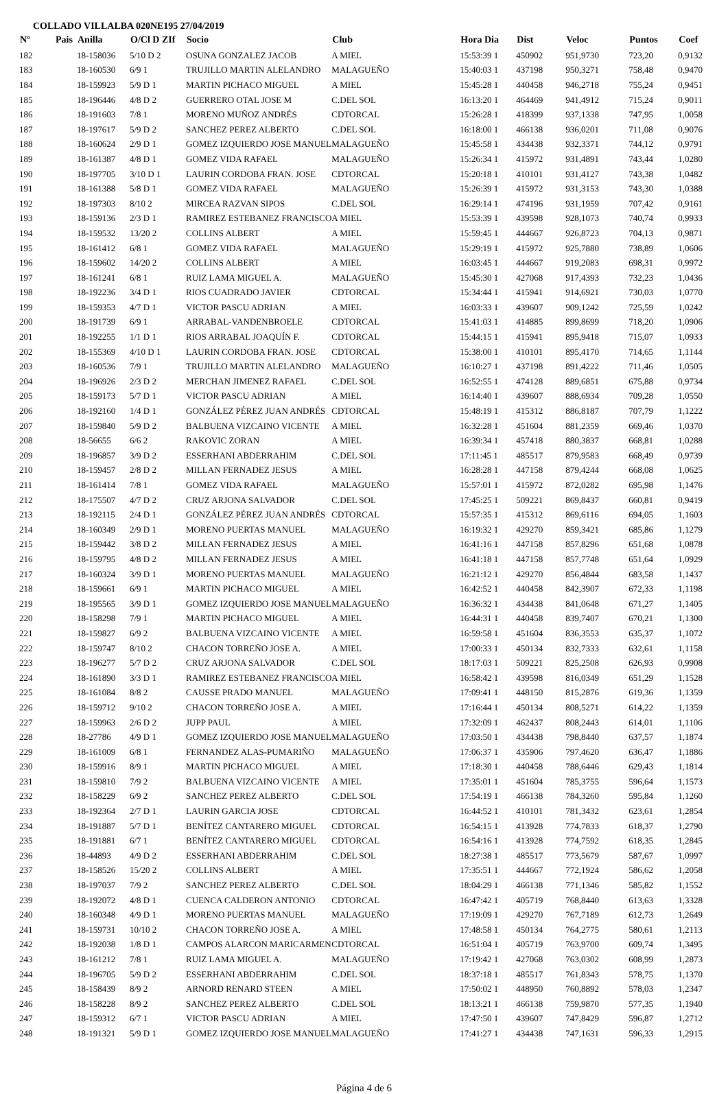COLLADO VILLALBA 020NE195 27/04/2019
| Nº | Pais | Anilla | O/Cl D ZIf | Socio | Club | Hora Dia | Dist | Veloc | Puntos | Coef |
| --- | --- | --- | --- | --- | --- | --- | --- | --- | --- | --- |
| 182 | | 18-158036 | 5/10 D 2 | OSUNA GONZALEZ JACOB | A MIEL | 15:53:39 1 | 450902 | 951,9730 | 723,20 | 0,9132 |
| 183 | | 18-160530 | 6/9 1 | TRUJILLO MARTIN ALELANDRO | MALAGUEÑO | 15:40:03 1 | 437198 | 950,3271 | 758,48 | 0,9470 |
| 184 | | 18-159923 | 5/9 D 1 | MARTIN PICHACO MIGUEL | A MIEL | 15:45:28 1 | 440458 | 946,2718 | 755,24 | 0,9451 |
| 185 | | 18-196446 | 4/8 D 2 | GUERRERO OTAL JOSE M | C.DEL SOL | 16:13:20 1 | 464469 | 941,4912 | 715,24 | 0,9011 |
| 186 | | 18-191603 | 7/8 1 | MORENO MUÑOZ ANDRÉS | CDTORCAL | 15:26:28 1 | 418399 | 937,1338 | 747,95 | 1,0058 |
| 187 | | 18-197617 | 5/9 D 2 | SANCHEZ PEREZ ALBERTO | C.DEL SOL | 16:18:00 1 | 466138 | 936,0201 | 711,08 | 0,9076 |
| 188 | | 18-160624 | 2/9 D 1 | GOMEZ IZQUIERDO JOSE MANUEL | MALAGUEÑO | 15:45:58 1 | 434438 | 932,3371 | 744,12 | 0,9791 |
| 189 | | 18-161387 | 4/8 D 1 | GOMEZ VIDA RAFAEL | MALAGUEÑO | 15:26:34 1 | 415972 | 931,4891 | 743,44 | 1,0280 |
| 190 | | 18-197705 | 3/10 D 1 | LAURIN CORDOBA FRAN. JOSE | CDTORCAL | 15:20:18 1 | 410101 | 931,4127 | 743,38 | 1,0482 |
| 191 | | 18-161388 | 5/8 D 1 | GOMEZ VIDA RAFAEL | MALAGUEÑO | 15:26:39 1 | 415972 | 931,3153 | 743,30 | 1,0388 |
| 192 | | 18-197303 | 8/10 2 | MIRCEA RAZVAN SIPOS | C.DEL SOL | 16:29:14 1 | 474196 | 931,1959 | 707,42 | 0,9161 |
| 193 | | 18-159136 | 2/3 D 1 | RAMIREZ ESTEBANEZ FRANCISCO | A MIEL | 15:53:39 1 | 439598 | 928,1073 | 740,74 | 0,9933 |
| 194 | | 18-159532 | 13/20 2 | COLLINS ALBERT | A MIEL | 15:59:45 1 | 444667 | 926,8723 | 704,13 | 0,9871 |
| 195 | | 18-161412 | 6/8 1 | GOMEZ VIDA RAFAEL | MALAGUEÑO | 15:29:19 1 | 415972 | 925,7880 | 738,89 | 1,0606 |
| 196 | | 18-159602 | 14/20 2 | COLLINS ALBERT | A MIEL | 16:03:45 1 | 444667 | 919,2083 | 698,31 | 0,9972 |
| 197 | | 18-161241 | 6/8 1 | RUIZ LAMA MIGUEL A. | MALAGUEÑO | 15:45:30 1 | 427068 | 917,4393 | 732,23 | 1,0436 |
| 198 | | 18-192236 | 3/4 D 1 | RIOS CUADRADO JAVIER | CDTORCAL | 15:34:44 1 | 415941 | 914,6921 | 730,03 | 1,0770 |
| 199 | | 18-159353 | 4/7 D 1 | VICTOR PASCU ADRIAN | A MIEL | 16:03:33 1 | 439607 | 909,1242 | 725,59 | 1,0242 |
| 200 | | 18-191739 | 6/9 1 | ARRABAL-VANDENBROELE | CDTORCAL | 15:41:03 1 | 414885 | 899,8699 | 718,20 | 1,0906 |
| 201 | | 18-192255 | 1/1 D 1 | RIOS ARRABAL JOAQUÍN F. | CDTORCAL | 15:44:15 1 | 415941 | 895,9418 | 715,07 | 1,0933 |
| 202 | | 18-155369 | 4/10 D 1 | LAURIN CORDOBA FRAN. JOSE | CDTORCAL | 15:38:00 1 | 410101 | 895,4170 | 714,65 | 1,1144 |
| 203 | | 18-160536 | 7/9 1 | TRUJILLO MARTIN ALELANDRO | MALAGUEÑO | 16:10:27 1 | 437198 | 891,4222 | 711,46 | 1,0505 |
| 204 | | 18-196926 | 2/3 D 2 | MERCHAN JIMENEZ RAFAEL | C.DEL SOL | 16:52:55 1 | 474128 | 889,6851 | 675,88 | 0,9734 |
| 205 | | 18-159173 | 5/7 D 1 | VICTOR PASCU ADRIAN | A MIEL | 16:14:40 1 | 439607 | 888,6934 | 709,28 | 1,0550 |
| 206 | | 18-192160 | 1/4 D 1 | GONZÁLEZ PÉREZ JUAN ANDRÉS | CDTORCAL | 15:48:19 1 | 415312 | 886,8187 | 707,79 | 1,1222 |
| 207 | | 18-159840 | 5/9 D 2 | BALBUENA VIZCAINO VICENTE | A MIEL | 16:32:28 1 | 451604 | 881,2359 | 669,46 | 1,0370 |
| 208 | | 18-56655 | 6/6 2 | RAKOVIC ZORAN | A MIEL | 16:39:34 1 | 457418 | 880,3837 | 668,81 | 1,0288 |
| 209 | | 18-196857 | 3/9 D 2 | ESSERHANI ABDERRAHIM | C.DEL SOL | 17:11:45 1 | 485517 | 879,9583 | 668,49 | 0,9739 |
| 210 | | 18-159457 | 2/8 D 2 | MILLAN FERNADEZ JESUS | A MIEL | 16:28:28 1 | 447158 | 879,4244 | 668,08 | 1,0625 |
| 211 | | 18-161414 | 7/8 1 | GOMEZ VIDA RAFAEL | MALAGUEÑO | 15:57:01 1 | 415972 | 872,0282 | 695,98 | 1,1476 |
| 212 | | 18-175507 | 4/7 D 2 | CRUZ ARJONA SALVADOR | C.DEL SOL | 17:45:25 1 | 509221 | 869,8437 | 660,81 | 0,9419 |
| 213 | | 18-192115 | 2/4 D 1 | GONZÁLEZ PÉREZ JUAN ANDRÉS | CDTORCAL | 15:57:35 1 | 415312 | 869,6116 | 694,05 | 1,1603 |
| 214 | | 18-160349 | 2/9 D 1 | MORENO PUERTAS MANUEL | MALAGUEÑO | 16:19:32 1 | 429270 | 859,3421 | 685,86 | 1,1279 |
| 215 | | 18-159442 | 3/8 D 2 | MILLAN FERNADEZ JESUS | A MIEL | 16:41:16 1 | 447158 | 857,8296 | 651,68 | 1,0878 |
| 216 | | 18-159795 | 4/8 D 2 | MILLAN FERNADEZ JESUS | A MIEL | 16:41:18 1 | 447158 | 857,7748 | 651,64 | 1,0929 |
| 217 | | 18-160324 | 3/9 D 1 | MORENO PUERTAS MANUEL | MALAGUEÑO | 16:21:12 1 | 429270 | 856,4844 | 683,58 | 1,1437 |
| 218 | | 18-159661 | 6/9 1 | MARTIN PICHACO MIGUEL | A MIEL | 16:42:52 1 | 440458 | 842,3907 | 672,33 | 1,1198 |
| 219 | | 18-195565 | 3/9 D 1 | GOMEZ IZQUIERDO JOSE MANUEL | MALAGUEÑO | 16:36:32 1 | 434438 | 841,0648 | 671,27 | 1,1405 |
| 220 | | 18-158298 | 7/9 1 | MARTIN PICHACO MIGUEL | A MIEL | 16:44:31 1 | 440458 | 839,7407 | 670,21 | 1,1300 |
| 221 | | 18-159827 | 6/9 2 | BALBUENA VIZCAINO VICENTE | A MIEL | 16:59:58 1 | 451604 | 836,3553 | 635,37 | 1,1072 |
| 222 | | 18-159747 | 8/10 2 | CHACON TORREÑO JOSE A. | A MIEL | 17:00:33 1 | 450134 | 832,7333 | 632,61 | 1,1158 |
| 223 | | 18-196277 | 5/7 D 2 | CRUZ ARJONA SALVADOR | C.DEL SOL | 18:17:03 1 | 509221 | 825,2508 | 626,93 | 0,9908 |
| 224 | | 18-161890 | 3/3 D 1 | RAMIREZ ESTEBANEZ FRANCISCO | A MIEL | 16:58:42 1 | 439598 | 816,0349 | 651,29 | 1,1528 |
| 225 | | 18-161084 | 8/8 2 | CAUSSE PRADO MANUEL | MALAGUEÑO | 17:09:41 1 | 448150 | 815,2876 | 619,36 | 1,1359 |
| 226 | | 18-159712 | 9/10 2 | CHACON TORREÑO JOSE A. | A MIEL | 17:16:44 1 | 450134 | 808,5271 | 614,22 | 1,1359 |
| 227 | | 18-159963 | 2/6 D 2 | JUPP PAUL | A MIEL | 17:32:09 1 | 462437 | 808,2443 | 614,01 | 1,1106 |
| 228 | | 18-27786 | 4/9 D 1 | GOMEZ IZQUIERDO JOSE MANUEL | MALAGUEÑO | 17:03:50 1 | 434438 | 798,8440 | 637,57 | 1,1874 |
| 229 | | 18-161009 | 6/8 1 | FERNANDEZ ALAS-PUMARIÑO | MALAGUEÑO | 17:06:37 1 | 435906 | 797,4620 | 636,47 | 1,1886 |
| 230 | | 18-159916 | 8/9 1 | MARTIN PICHACO MIGUEL | A MIEL | 17:18:30 1 | 440458 | 788,6446 | 629,43 | 1,1814 |
| 231 | | 18-159810 | 7/9 2 | BALBUENA VIZCAINO VICENTE | A MIEL | 17:35:01 1 | 451604 | 785,3755 | 596,64 | 1,1573 |
| 232 | | 18-158229 | 6/9 2 | SANCHEZ PEREZ ALBERTO | C.DEL SOL | 17:54:19 1 | 466138 | 784,3260 | 595,84 | 1,1260 |
| 233 | | 18-192364 | 2/7 D 1 | LAURIN GARCIA JOSE | CDTORCAL | 16:44:52 1 | 410101 | 781,3432 | 623,61 | 1,2854 |
| 234 | | 18-191887 | 5/7 D 1 | BENÍTEZ CANTARERO MIGUEL | CDTORCAL | 16:54:15 1 | 413928 | 774,7833 | 618,37 | 1,2790 |
| 235 | | 18-191881 | 6/7 1 | BENÍTEZ CANTARERO MIGUEL | CDTORCAL | 16:54:16 1 | 413928 | 774,7592 | 618,35 | 1,2845 |
| 236 | | 18-44893 | 4/9 D 2 | ESSERHANI ABDERRAHIM | C.DEL SOL | 18:27:38 1 | 485517 | 773,5679 | 587,67 | 1,0997 |
| 237 | | 18-158526 | 15/20 2 | COLLINS ALBERT | A MIEL | 17:35:51 1 | 444667 | 772,1924 | 586,62 | 1,2058 |
| 238 | | 18-197037 | 7/9 2 | SANCHEZ PEREZ ALBERTO | C.DEL SOL | 18:04:29 1 | 466138 | 771,1346 | 585,82 | 1,1552 |
| 239 | | 18-192072 | 4/8 D 1 | CUENCA CALDERON ANTONIO | CDTORCAL | 16:47:42 1 | 405719 | 768,8440 | 613,63 | 1,3328 |
| 240 | | 18-160348 | 4/9 D 1 | MORENO PUERTAS MANUEL | MALAGUEÑO | 17:19:09 1 | 429270 | 767,7189 | 612,73 | 1,2649 |
| 241 | | 18-159731 | 10/10 2 | CHACON TORREÑO JOSE A. | A MIEL | 17:48:58 1 | 450134 | 764,2775 | 580,61 | 1,2113 |
| 242 | | 18-192038 | 1/8 D 1 | CAMPOS ALARCON MARICARMEN | CDTORCAL | 16:51:04 1 | 405719 | 763,9700 | 609,74 | 1,3495 |
| 243 | | 18-161212 | 7/8 1 | RUIZ LAMA MIGUEL A. | MALAGUEÑO | 17:19:42 1 | 427068 | 763,0302 | 608,99 | 1,2873 |
| 244 | | 18-196705 | 5/9 D 2 | ESSERHANI ABDERRAHIM | C.DEL SOL | 18:37:18 1 | 485517 | 761,8343 | 578,75 | 1,1370 |
| 245 | | 18-158439 | 8/9 2 | ARNORD RENARD STEEN | A MIEL | 17:50:02 1 | 448950 | 760,8892 | 578,03 | 1,2347 |
| 246 | | 18-158228 | 8/9 2 | SANCHEZ PEREZ ALBERTO | C.DEL SOL | 18:13:21 1 | 466138 | 759,9870 | 577,35 | 1,1940 |
| 247 | | 18-159312 | 6/7 1 | VICTOR PASCU ADRIAN | A MIEL | 17:47:50 1 | 439607 | 747,8429 | 596,87 | 1,2712 |
| 248 | | 18-191321 | 5/9 D 1 | GOMEZ IZQUIERDO JOSE MANUEL | MALAGUEÑO | 17:41:27 1 | 434438 | 747,1631 | 596,33 | 1,2915 |
Página 4 de 6